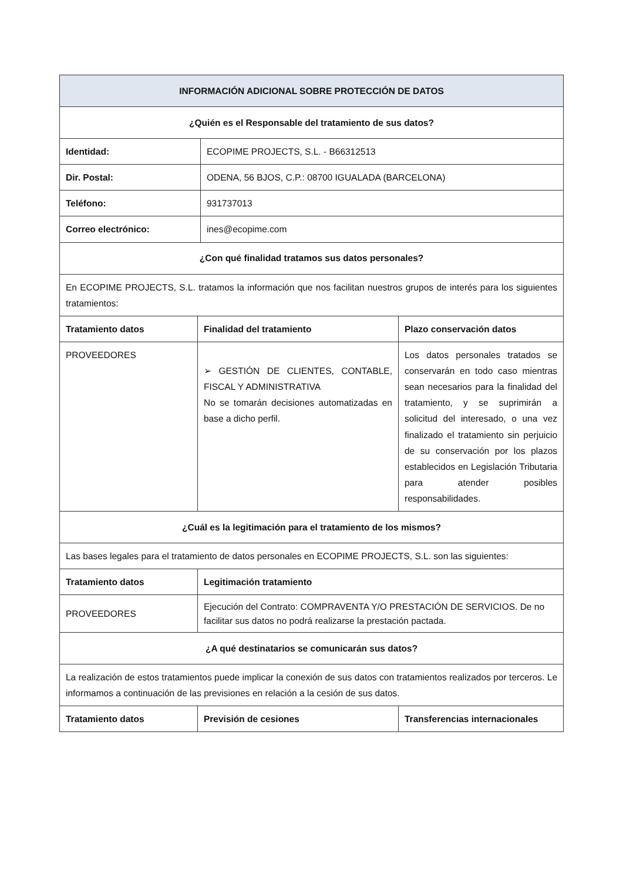| INFORMACIÓN ADICIONAL SOBRE PROTECCIÓN DE DATOS | | | |
| ¿Quién es el Responsable del tratamiento de sus datos? | | | |
| Identidad: | | ECOPIME PROJECTS, S.L. - B66312513 | |
| Dir. Postal: | | ODENA, 56 BJOS, C.P.: 08700 IGUALADA (BARCELONA) | |
| Teléfono: | | 931737013 | |
| Correo electrónico: | | ines@ecopime.com | |
| ¿Con qué finalidad tratamos sus datos personales? | | | |
| En ECOPIME PROJECTS, S.L. tratamos la información que nos facilitan nuestros grupos de interés para los siguientes tratamientos: | | | |
| Tratamiento datos | Finalidad del tratamiento | | Plazo conservación datos |
| PROVEEDORES | ➢ GESTIÓN DE CLIENTES, CONTABLE, FISCAL Y ADMINISTRATIVA No se tomarán decisiones automatizadas en base a dicho perfil. | | Los datos personales tratados se conservarán en todo caso mientras sean necesarios para la finalidad del tratamiento, y se suprimirán a solicitud del interesado, o una vez finalizado el tratamiento sin perjuicio de su conservación por los plazos establecidos en Legislación Tributaria para atender posibles responsabilidades. |
| ¿Cuál es la legitimación para el tratamiento de los mismos? | | | |
| Las bases legales para el tratamiento de datos personales en ECOPIME PROJECTS, S.L. son las siguientes: | | | |
| Tratamiento datos | Legitimación tratamiento | | |
| PROVEEDORES | Ejecución del Contrato: COMPRAVENTA Y/O PRESTACIÓN DE SERVICIOS. De no facilitar sus datos no podrá realizarse la prestación pactada. | | |
| ¿A qué destinatarios se comunicarán sus datos? | | | |
| La realización de estos tratamientos puede implicar la conexión de sus datos con tratamientos realizados por terceros. Le informamos a continuación de las previsiones en relación a la cesión de sus datos. | | | |
| Tratamiento datos | Previsión de cesiones | | Transferencias internacionales |